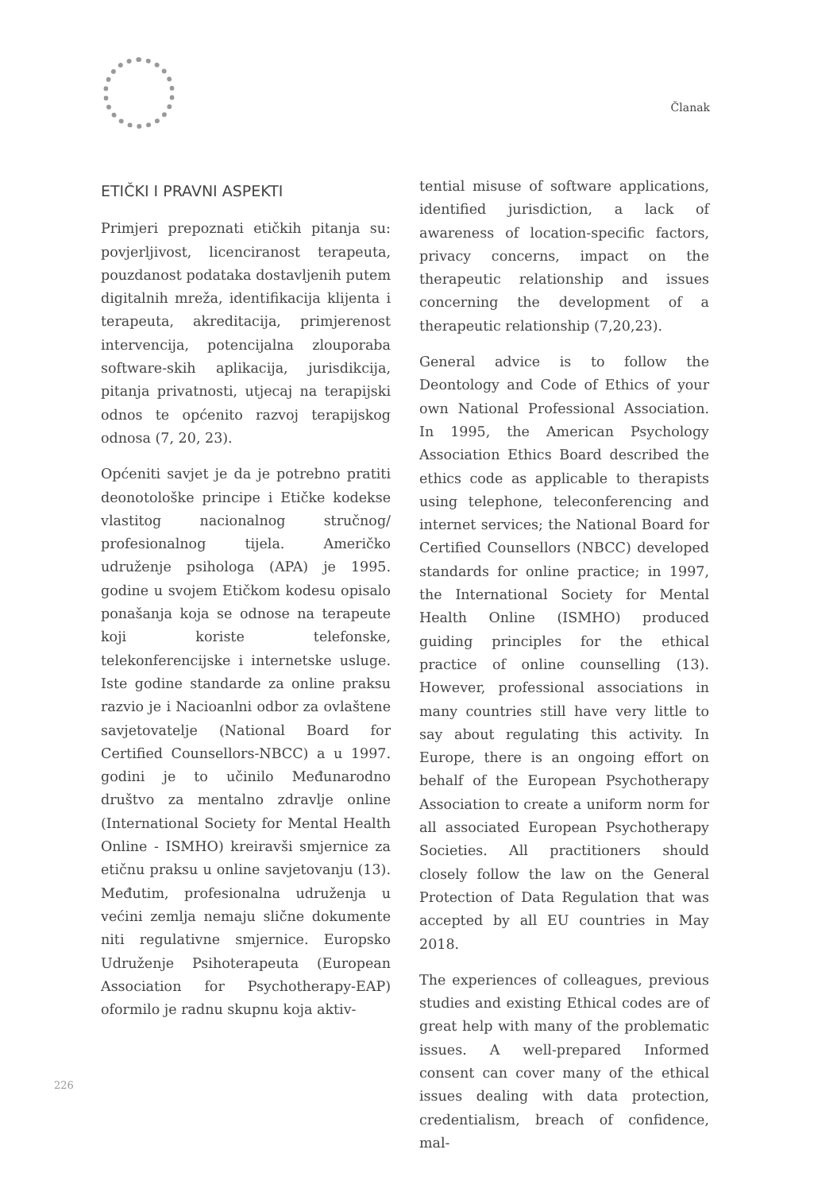Članak
ETIČKI I PRAVNI ASPEKTI
Primjeri prepoznati etičkih pitanja su: povjerljivost, licenciranost terapeuta, pouzdanost podataka dostavljenih putem digitalnih mreža, identifikacija klijenta i terapeuta, akreditacija, primjerenost intervencija, potencijalna zlouporaba software-skih aplikacija, jurisdikcija, pitanja privatnosti, utjecaj na terapijski odnos te općenito razvoj terapijskog odnosa (7, 20, 23).
Općeniti savjet je da je potrebno pratiti deonotološke principe i Etičke kodekse vlastitog nacionalnog stručnog/ profesionalnog tijela. Američko udruženje psihologa (APA) je 1995. godine u svojem Etičkom kodesu opisalo ponašanja koja se odnose na terapeute koji koriste telefonske, telekonferencijske i internetske usluge. Iste godine standarde za online praksu razvio je i Nacioanlni odbor za ovlaštene savjetovatelje (National Board for Certified Counsellors-NBCC) a u 1997. godini je to učinilo Međunarodno društvo za mentalno zdravlje online (International Society for Mental Health Online - ISMHO) kreiravši smjernice za etičnu praksu u online savjetovanju (13). Međutim, profesionalna udruženja u većini zemlja nemaju slične dokumente niti regulativne smjernice. Europsko Udruženje Psihoterapeuta (European Association for Psychotherapy-EAP) oformilo je radnu skupnu koja aktiv-
tential misuse of software applications, identified jurisdiction, a lack of awareness of location-specific factors, privacy concerns, impact on the therapeutic relationship and issues concerning the development of a therapeutic relationship (7,20,23).
General advice is to follow the Deontology and Code of Ethics of your own National Professional Association. In 1995, the American Psychology Association Ethics Board described the ethics code as applicable to therapists using telephone, teleconferencing and internet services; the National Board for Certified Counsellors (NBCC) developed standards for online practice; in 1997, the International Society for Mental Health Online (ISMHO) produced guiding principles for the ethical practice of online counselling (13). However, professional associations in many countries still have very little to say about regulating this activity. In Europe, there is an ongoing effort on behalf of the European Psychotherapy Association to create a uniform norm for all associated European Psychotherapy Societies. All practitioners should closely follow the law on the General Protection of Data Regulation that was accepted by all EU countries in May 2018.
The experiences of colleagues, previous studies and existing Ethical codes are of great help with many of the problematic issues. A well-prepared Informed consent can cover many of the ethical issues dealing with data protection, credentialism, breach of confidence, mal-
226